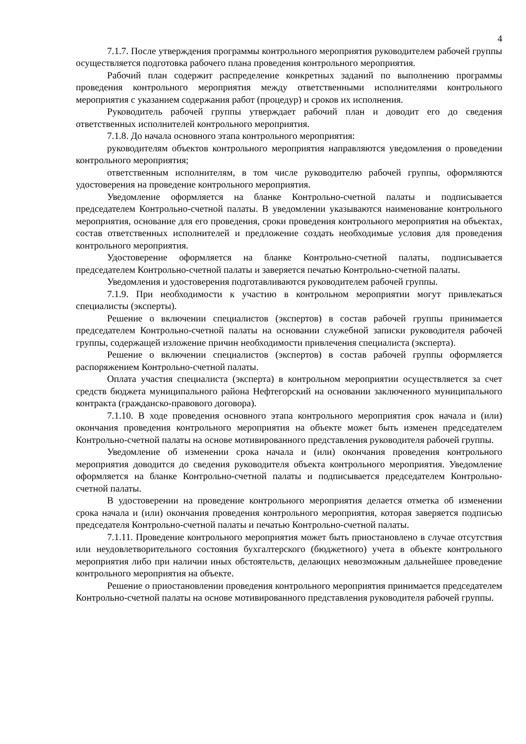4
7.1.7. После утверждения программы контрольного мероприятия руководителем рабочей группы осуществляется подготовка рабочего плана проведения контрольного мероприятия.
Рабочий план содержит распределение конкретных заданий по выполнению программы проведения контрольного мероприятия между ответственными исполнителями контрольного мероприятия с указанием содержания работ (процедур) и сроков их исполнения.
Руководитель рабочей группы утверждает рабочий план и доводит его до сведения ответственных исполнителей контрольного мероприятия.
7.1.8. До начала основного этапа контрольного мероприятия:
руководителям объектов контрольного мероприятия направляются уведомления о проведении контрольного мероприятия;
ответственным исполнителям, в том числе руководителю рабочей группы, оформляются удостоверения на проведение контрольного мероприятия.
Уведомление оформляется на бланке Контрольно-счетной палаты и подписывается председателем Контрольно-счетной палаты. В уведомлении указываются наименование контрольного мероприятия, основание для его проведения, сроки проведения контрольного мероприятия на объектах, состав ответственных исполнителей и предложение создать необходимые условия для проведения контрольного мероприятия.
Удостоверение оформляется на бланке Контрольно-счетной палаты, подписывается председателем Контрольно-счетной палаты и заверяется печатью Контрольно-счетной палаты.
Уведомления и удостоверения подготавливаются руководителем рабочей группы.
7.1.9. При необходимости к участию в контрольном мероприятии могут привлекаться специалисты (эксперты).
Решение о включении специалистов (экспертов) в состав рабочей группы принимается председателем Контрольно-счетной палаты на основании служебной записки руководителя рабочей группы, содержащей изложение причин необходимости привлечения специалиста (эксперта).
Решение о включении специалистов (экспертов) в состав рабочей группы оформляется распоряжением Контрольно-счетной палаты.
Оплата участия специалиста (эксперта) в контрольном мероприятии осуществляется за счет средств бюджета муниципального района Нефтегорский на основании заключенного муниципального контракта (гражданско-правового договора).
7.1.10. В ходе проведения основного этапа контрольного мероприятия срок начала и (или) окончания проведения контрольного мероприятия на объекте может быть изменен председателем Контрольно-счетной палаты на основе мотивированного представления руководителя рабочей группы.
Уведомление об изменении срока начала и (или) окончания проведения контрольного мероприятия доводится до сведения руководителя объекта контрольного мероприятия. Уведомление оформляется на бланке Контрольно-счетной палаты и подписывается председателем Контрольно-счетной палаты.
В удостоверении на проведение контрольного мероприятия делается отметка об изменении срока начала и (или) окончания проведения контрольного мероприятия, которая заверяется подписью председателя Контрольно-счетной палаты и печатью Контрольно-счетной палаты.
7.1.11. Проведение контрольного мероприятия может быть приостановлено в случае отсутствия или неудовлетворительного состояния бухгалтерского (бюджетного) учета в объекте контрольного мероприятия либо при наличии иных обстоятельств, делающих невозможным дальнейшее проведение контрольного мероприятия на объекте.
Решение о приостановлении проведения контрольного мероприятия принимается председателем Контрольно-счетной палаты на основе мотивированного представления руководителя рабочей группы.